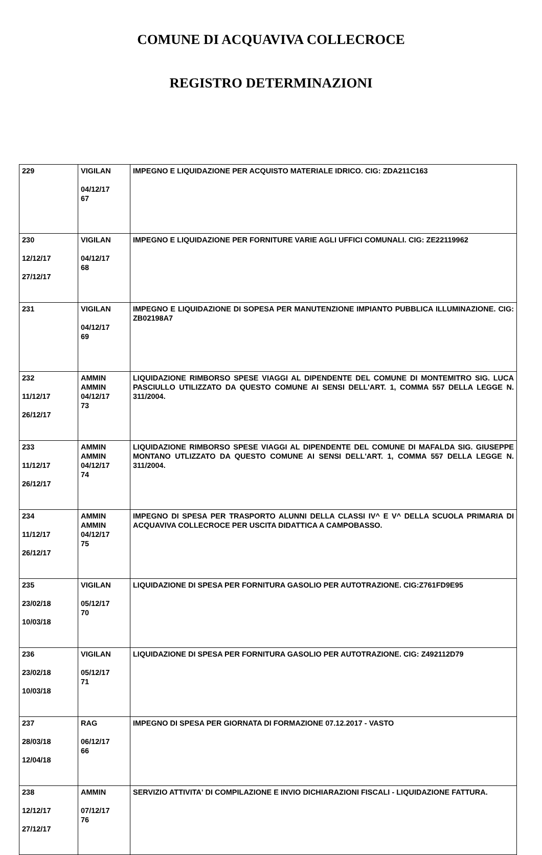COMUNE DI ACQUAVIVA COLLECROCE
REGISTRO DETERMINAZIONI
| 229 | VIGILAN 04/12/17 67 | IMPEGNO E LIQUIDAZIONE PER ACQUISTO MATERIALE IDRICO. CIG: ZDA211C163 |
| 230 12/12/17 27/12/17 | VIGILAN 04/12/17 68 | IMPEGNO E LIQUIDAZIONE PER FORNITURE VARIE AGLI UFFICI COMUNALI. CIG: ZE22119962 |
| 231 | VIGILAN 04/12/17 69 | IMPEGNO E LIQUIDAZIONE DI SOPESA PER MANUTENZIONE IMPIANTO PUBBLICA ILLUMINAZIONE. CIG: ZB02198A7 |
| 232 11/12/17 26/12/17 | AMMIN AMMIN 04/12/17 73 | LIQUIDAZIONE RIMBORSO SPESE VIAGGI AL DIPENDENTE DEL COMUNE DI MONTEMITRO SIG. LUCA PASCIULLO UTILIZZATO DA QUESTO COMUNE AI SENSI DELL'ART. 1, COMMA 557 DELLA LEGGE N. 311/2004. |
| 233 11/12/17 26/12/17 | AMMIN AMMIN 04/12/17 74 | LIQUIDAZIONE RIMBORSO SPESE VIAGGI AL DIPENDENTE DEL COMUNE DI MAFALDA SIG. GIUSEPPE MONTANO UTLIZZATO DA QUESTO COMUNE AI SENSI DELL'ART. 1, COMMA 557 DELLA LEGGE N. 311/2004. |
| 234 11/12/17 26/12/17 | AMMIN AMMIN 04/12/17 75 | IMPEGNO DI SPESA PER TRASPORTO ALUNNI DELLA CLASSI IV^ E V^ DELLA SCUOLA PRIMARIA DI ACQUAVIVA COLLECROCE PER USCITA DIDATTICA A CAMPOBASSO. |
| 235 23/02/18 10/03/18 | VIGILAN 05/12/17 70 | LIQUIDAZIONE DI SPESA PER FORNITURA GASOLIO PER AUTOTRAZIONE. CIG:Z761FD9E95 |
| 236 23/02/18 10/03/18 | VIGILAN 05/12/17 71 | LIQUIDAZIONE DI SPESA PER FORNITURA GASOLIO PER AUTOTRAZIONE. CIG: Z492112D79 |
| 237 28/03/18 12/04/18 | RAG 06/12/17 66 | IMPEGNO DI SPESA PER GIORNATA DI FORMAZIONE 07.12.2017 - VASTO |
| 238 12/12/17 27/12/17 | AMMIN 07/12/17 76 | SERVIZIO ATTIVITA' DI COMPILAZIONE E INVIO DICHIARAZIONI FISCALI - LIQUIDAZIONE FATTURA. |